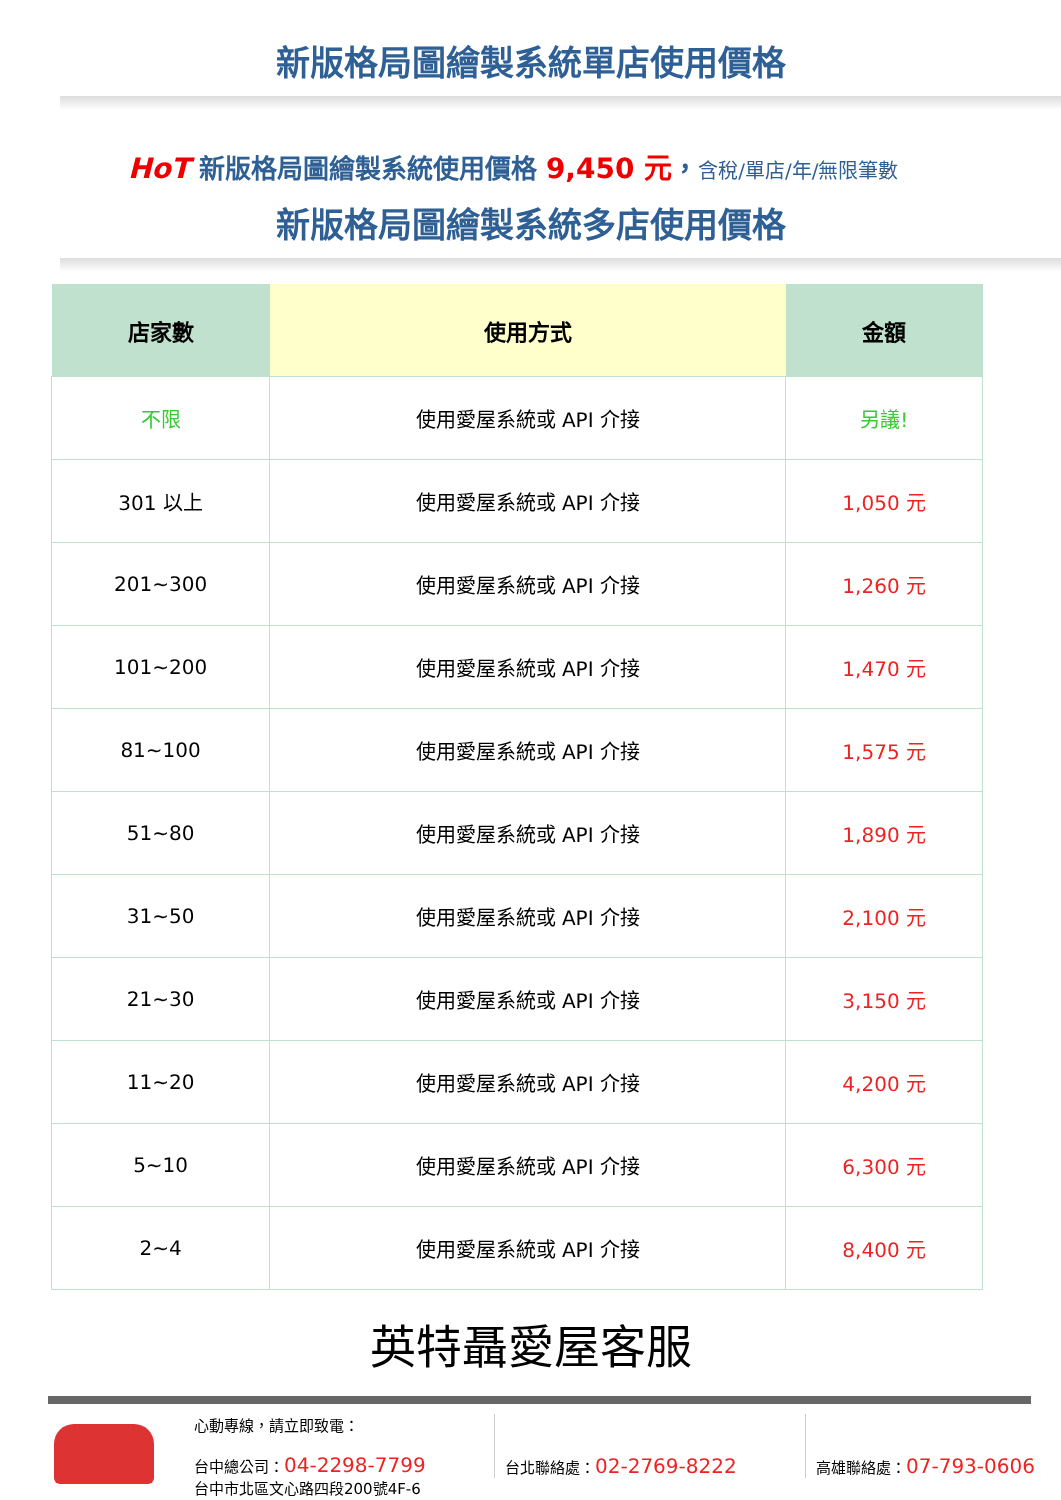新版格局圖繪製系統單店使用價格
HoT 新版格局圖繪製系統使用價格 9,450 元，含稅/單店/年/無限筆數
新版格局圖繪製系統多店使用價格
| 店家數 | 使用方式 | 金額 |
| --- | --- | --- |
| 不限 | 使用愛屋系統或 API 介接 | 另議! |
| 301 以上 | 使用愛屋系統或 API 介接 | 1,050 元 |
| 201~300 | 使用愛屋系統或 API 介接 | 1,260 元 |
| 101~200 | 使用愛屋系統或 API 介接 | 1,470 元 |
| 81~100 | 使用愛屋系統或 API 介接 | 1,575 元 |
| 51~80 | 使用愛屋系統或 API 介接 | 1,890 元 |
| 31~50 | 使用愛屋系統或 API 介接 | 2,100 元 |
| 21~30 | 使用愛屋系統或 API 介接 | 3,150 元 |
| 11~20 | 使用愛屋系統或 API 介接 | 4,200 元 |
| 5~10 | 使用愛屋系統或 API 介接 | 6,300 元 |
| 2~4 | 使用愛屋系統或 API 介接 | 8,400 元 |
英特聶愛屋客服
心動專線，請立即致電：
台中總公司：04-2298-7799
台中市北區文心路四段200號4F-6
台北聯絡處：02-2769-8222
高雄聯絡處：07-793-0606